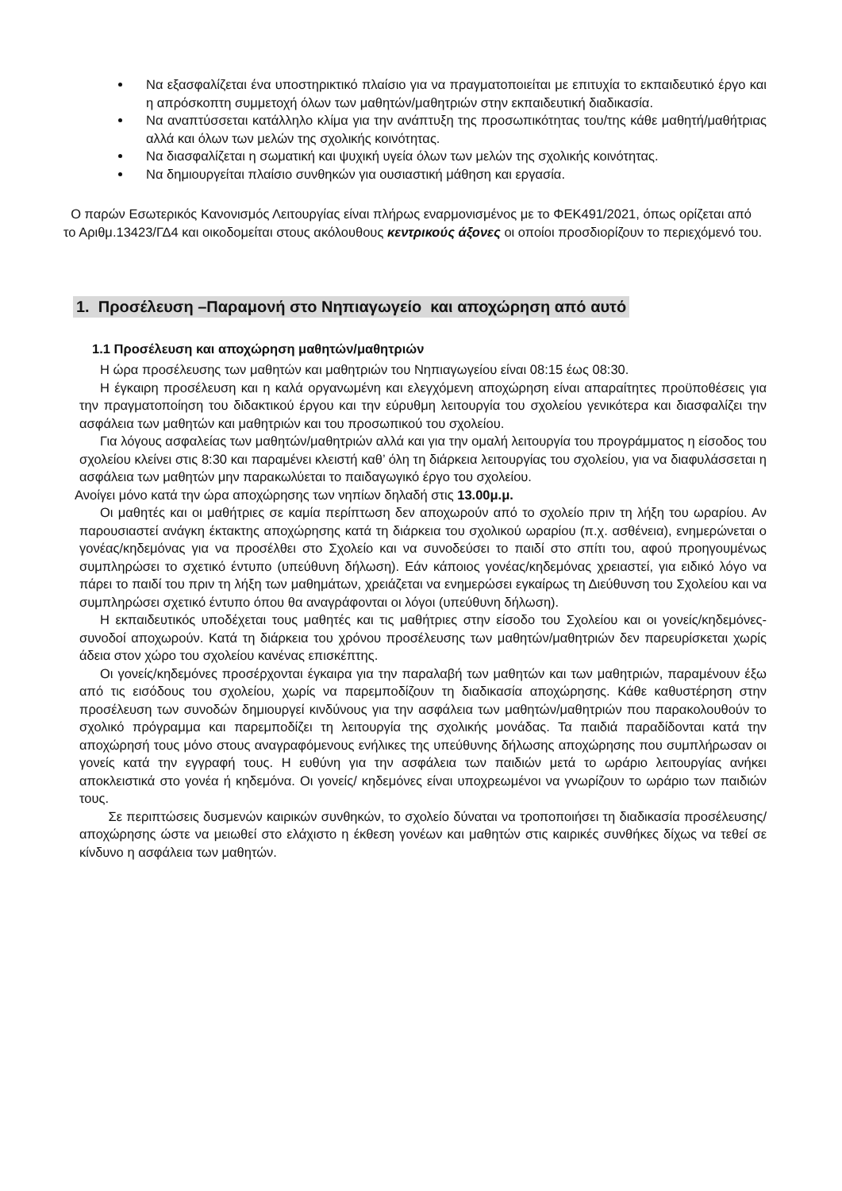Να εξασφαλίζεται ένα υποστηρικτικό πλαίσιο για να πραγματοποιείται με επιτυχία το εκπαιδευτικό έργο και η απρόσκοπτη συμμετοχή όλων των μαθητών/μαθητριών στην εκπαιδευτική διαδικασία.
Να αναπτύσσεται κατάλληλο κλίμα για την ανάπτυξη της προσωπικότητας του/της κάθε μαθητή/μαθήτριας αλλά και όλων των μελών της σχολικής κοινότητας.
Να διασφαλίζεται η σωματική και ψυχική υγεία όλων των μελών της σχολικής κοινότητας.
Να δημιουργείται πλαίσιο συνθηκών για ουσιαστική μάθηση και εργασία.
Ο παρών Εσωτερικός Κανονισμός Λειτουργίας είναι πλήρως εναρμονισμένος με το ΦΕΚ491/2021, όπως ορίζεται από το Αριθμ.13423/ΓΔ4 και οικοδομείται στους ακόλουθους κεντρικούς άξονες οι οποίοι προσδιορίζουν το περιεχόμενό του.
1. Προσέλευση –Παραμονή στο Νηπιαγωγείο και αποχώρηση από αυτό
1.1 Προσέλευση και αποχώρηση μαθητών/μαθητριών
Η ώρα προσέλευσης των μαθητών και μαθητριών του Νηπιαγωγείου είναι 08:15 έως 08:30.
Η έγκαιρη προσέλευση και η καλά οργανωμένη και ελεγχόμενη αποχώρηση είναι απαραίτητες προϋποθέσεις για την πραγματοποίηση του διδακτικού έργου και την εύρυθμη λειτουργία του σχολείου γενικότερα και διασφαλίζει την ασφάλεια των μαθητών και μαθητριών και του προσωπικού του σχολείου.
Για λόγους ασφαλείας των μαθητών/μαθητριών αλλά και για την ομαλή λειτουργία του προγράμματος η είσοδος του σχολείου κλείνει στις 8:30 και παραμένει κλειστή καθ’ όλη τη διάρκεια λειτουργίας του σχολείου, για να διαφυλάσσεται η ασφάλεια των μαθητών μην παρακωλύεται το παιδαγωγικό έργο του σχολείου.
Ανοίγει μόνο κατά την ώρα αποχώρησης των νηπίων δηλαδή στις 13.00μ.μ.
Οι μαθητές και οι μαθήτριες σε καμία περίπτωση δεν αποχωρούν από το σχολείο πριν τη λήξη του ωραρίου. Αν παρουσιαστεί ανάγκη έκτακτης αποχώρησης κατά τη διάρκεια του σχολικού ωραρίου (π.χ. ασθένεια), ενημερώνεται ο γονέας/κηδεμόνας για να προσέλθει στο Σχολείο και να συνοδεύσει το παιδί στο σπίτι του, αφού προηγουμένως συμπληρώσει το σχετικό έντυπο (υπεύθυνη δήλωση). Εάν κάποιος γονέας/κηδεμόνας χρειαστεί, για ειδικό λόγο να πάρει το παιδί του πριν τη λήξη των μαθημάτων, χρειάζεται να ενημερώσει εγκαίρως τη Διεύθυνση του Σχολείου και να συμπληρώσει σχετικό έντυπο όπου θα αναγράφονται οι λόγοι (υπεύθυνη δήλωση).
Η εκπαιδευτικός υποδέχεται τους μαθητές και τις μαθήτριες στην είσοδο του Σχολείου και οι γονείς/κηδεμόνες-συνοδοί αποχωρούν. Κατά τη διάρκεια του χρόνου προσέλευσης των μαθητών/μαθητριών δεν παρευρίσκεται χωρίς άδεια στον χώρο του σχολείου κανένας επισκέπτης.
Οι γονείς/κηδεμόνες προσέρχονται έγκαιρα για την παραλαβή των μαθητών και των μαθητριών, παραμένουν έξω από τις εισόδους του σχολείου, χωρίς να παρεμποδίζουν τη διαδικασία αποχώρησης. Κάθε καθυστέρηση στην προσέλευση των συνοδών δημιουργεί κινδύνους για την ασφάλεια των μαθητών/μαθητριών που παρακολουθούν το σχολικό πρόγραμμα και παρεμποδίζει τη λειτουργία της σχολικής μονάδας. Τα παιδιά παραδίδονται κατά την αποχώρησή τους μόνο στους αναγραφόμενους ενήλικες της υπεύθυνης δήλωσης αποχώρησης που συμπλήρωσαν οι γονείς κατά την εγγραφή τους. Η ευθύνη για την ασφάλεια των παιδιών μετά το ωράριο λειτουργίας ανήκει αποκλειστικά στο γονέα ή κηδεμόνα. Οι γονείς/ κηδεμόνες είναι υποχρεωμένοι να γνωρίζουν το ωράριο των παιδιών τους.
Σε περιπτώσεις δυσμενών καιρικών συνθηκών, το σχολείο δύναται να τροποποιήσει τη διαδικασία προσέλευσης/αποχώρησης ώστε να μειωθεί στο ελάχιστο η έκθεση γονέων και μαθητών στις καιρικές συνθήκες δίχως να τεθεί σε κίνδυνο η ασφάλεια των μαθητών.